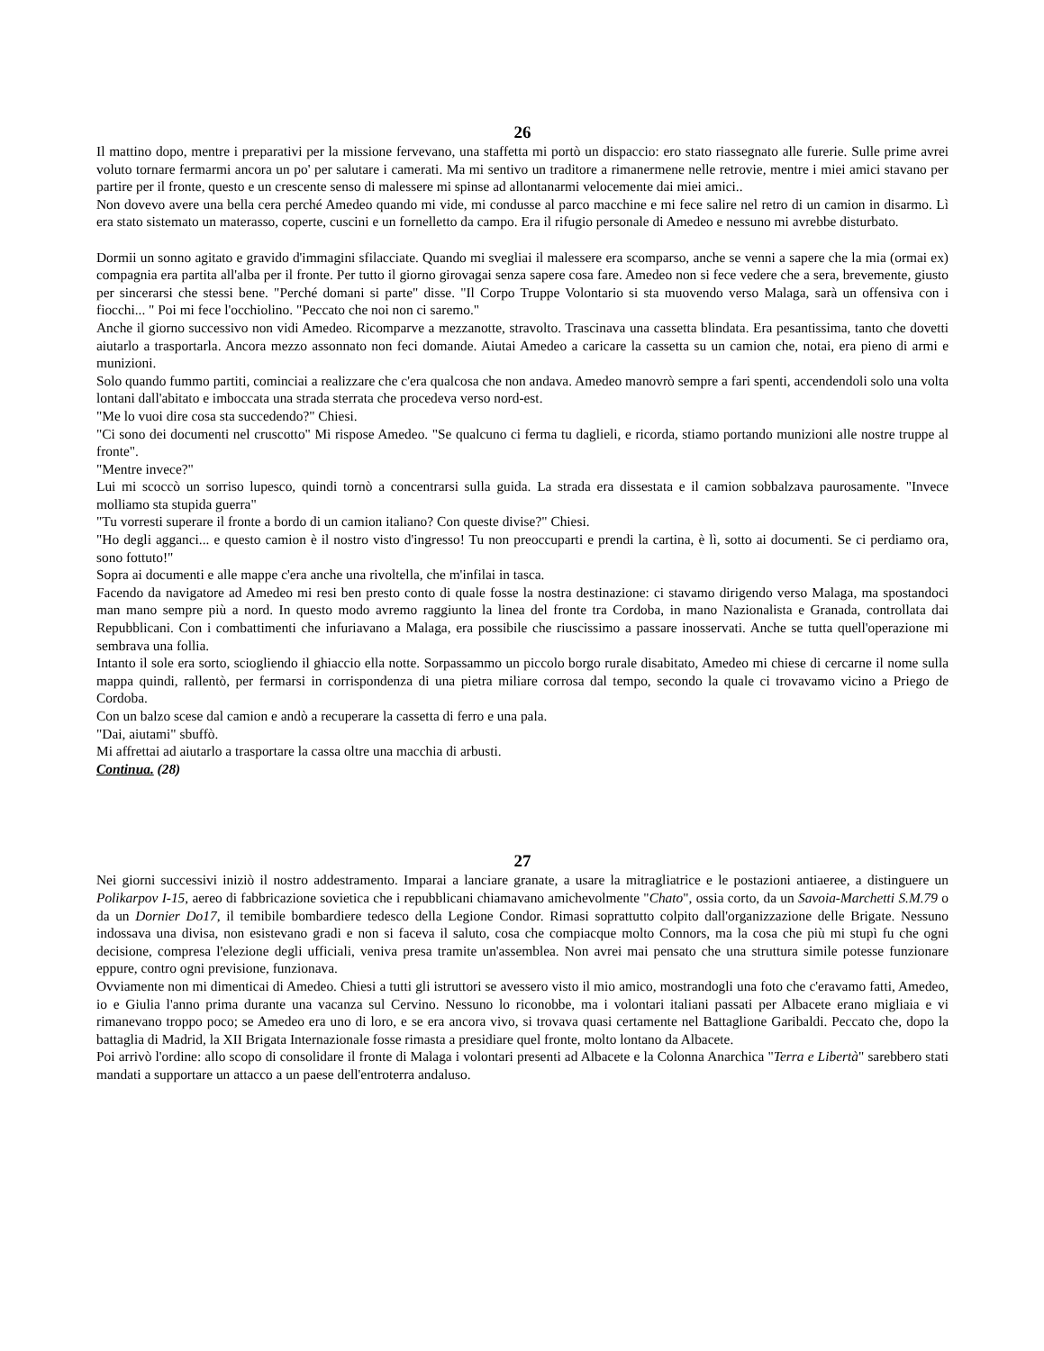26
Il mattino dopo, mentre i preparativi per la missione fervevano, una staffetta mi portò un dispaccio: ero stato riassegnato alle furerie. Sulle prime avrei voluto tornare fermarmi ancora un po' per salutare i camerati. Ma mi sentivo un traditore a rimanermene nelle retrovie, mentre i miei amici stavano per partire per il fronte, questo e un crescente senso di malessere mi spinse ad allontanarmi velocemente dai miei amici..
Non dovevo avere una bella cera perché Amedeo quando mi vide, mi condusse al parco macchine e mi fece salire nel retro di un camion in disarmo. Lì era stato sistemato un materasso, coperte, cuscini e un fornelletto da campo. Era il rifugio personale di Amedeo e nessuno mi avrebbe disturbato.
Dormii un sonno agitato e gravido d'immagini sfilacciate. Quando mi svegliai il malessere era scomparso, anche se venni a sapere che la mia (ormai ex) compagnia era partita all'alba per il fronte. Per tutto il giorno girovagai senza sapere cosa fare. Amedeo non si fece vedere che a sera, brevemente, giusto per sincerarsi che stessi bene. "Perché domani si parte" disse. "Il Corpo Truppe Volontario si sta muovendo verso Malaga, sarà un offensiva con i fiocchi... " Poi mi fece l'occhiolino. "Peccato che noi non ci saremo."
Anche il giorno successivo non vidi Amedeo. Ricomparve a mezzanotte, stravolto. Trascinava una cassetta blindata. Era pesantissima, tanto che dovetti aiutarlo a trasportarla. Ancora mezzo assonnato non feci domande. Aiutai Amedeo a caricare la cassetta su un camion che, notai, era pieno di armi e munizioni.
Solo quando fummo partiti, cominciai a realizzare che c'era qualcosa che non andava. Amedeo manovrò sempre a fari spenti, accendendoli solo una volta lontani dall'abitato e imboccata una strada sterrata che procedeva verso nord-est.
"Me lo vuoi dire cosa sta succedendo?" Chiesi.
"Ci sono dei documenti nel cruscotto" Mi rispose Amedeo. "Se qualcuno ci ferma tu daglieli, e ricorda, stiamo portando munizioni alle nostre truppe al fronte".
"Mentre invece?"
Lui mi scoccò un sorriso lupesco, quindi tornò a concentrarsi sulla guida. La strada era dissestata e il camion sobbalzava paurosamente. "Invece molliamo sta stupida guerra"
"Tu vorresti superare il fronte a bordo di un camion italiano? Con queste divise?" Chiesi.
"Ho degli agganci... e questo camion è il nostro visto d'ingresso! Tu non preoccuparti e prendi la cartina, è lì, sotto ai documenti. Se ci perdiamo ora, sono fottuto!"
Sopra ai documenti e alle mappe c'era anche una rivoltella, che m'infilai in tasca.
Facendo da navigatore ad Amedeo mi resi ben presto conto di quale fosse la nostra destinazione: ci stavamo dirigendo verso Malaga, ma spostandoci man mano sempre più a nord. In questo modo avremo raggiunto la linea del fronte tra Cordoba, in mano Nazionalista e Granada, controllata dai Repubblicani. Con i combattimenti che infuriavano a Malaga, era possibile che riuscissimo a passare inosservati. Anche se tutta quell'operazione mi sembrava una follia.
Intanto il sole era sorto, sciogliendo il ghiaccio ella notte. Sorpassammo un piccolo borgo rurale disabitato, Amedeo mi chiese di cercarne il nome sulla mappa quindi, rallentò, per fermarsi in corrispondenza di una pietra miliare corrosa dal tempo, secondo la quale ci trovavamo vicino a Priego de Cordoba.
Con un balzo scese dal camion e andò a recuperare la cassetta di ferro e una pala.
"Dai, aiutami" sbuffò.
Mi affrettai ad aiutarlo a trasportare la cassa oltre una macchia di arbusti.
Continua. (28)
27
Nei giorni successivi iniziò il nostro addestramento. Imparai a lanciare granate, a usare la mitragliatrice e le postazioni antiaeree, a distinguere un Polikarpov I-15, aereo di fabbricazione sovietica che i repubblicani chiamavano amichevolmente "Chato", ossia corto, da un Savoia-Marchetti S.M.79 o da un Dornier Do17, il temibile bombardiere tedesco della Legione Condor. Rimasi soprattutto colpito dall'organizzazione delle Brigate. Nessuno indossava una divisa, non esistevano gradi e non si faceva il saluto, cosa che compiacque molto Connors, ma la cosa che più mi stupì fu che ogni decisione, compresa l'elezione degli ufficiali, veniva presa tramite un'assemblea. Non avrei mai pensato che una struttura simile potesse funzionare eppure, contro ogni previsione, funzionava.
Ovviamente non mi dimenticai di Amedeo. Chiesi a tutti gli istruttori se avessero visto il mio amico, mostrandogli una foto che c'eravamo fatti, Amedeo, io e Giulia l'anno prima durante una vacanza sul Cervino. Nessuno lo riconobbe, ma i volontari italiani passati per Albacete erano migliaia e vi rimanevano troppo poco; se Amedeo era uno di loro, e se era ancora vivo, si trovava quasi certamente nel Battaglione Garibaldi. Peccato che, dopo la battaglia di Madrid, la XII Brigata Internazionale fosse rimasta a presidiare quel fronte, molto lontano da Albacete.
Poi arrivò l'ordine: allo scopo di consolidare il fronte di Malaga i volontari presenti ad Albacete e la Colonna Anarchica "Terra e Libertà" sarebbero stati mandati a supportare un attacco a un paese dell'entroterra andaluso.